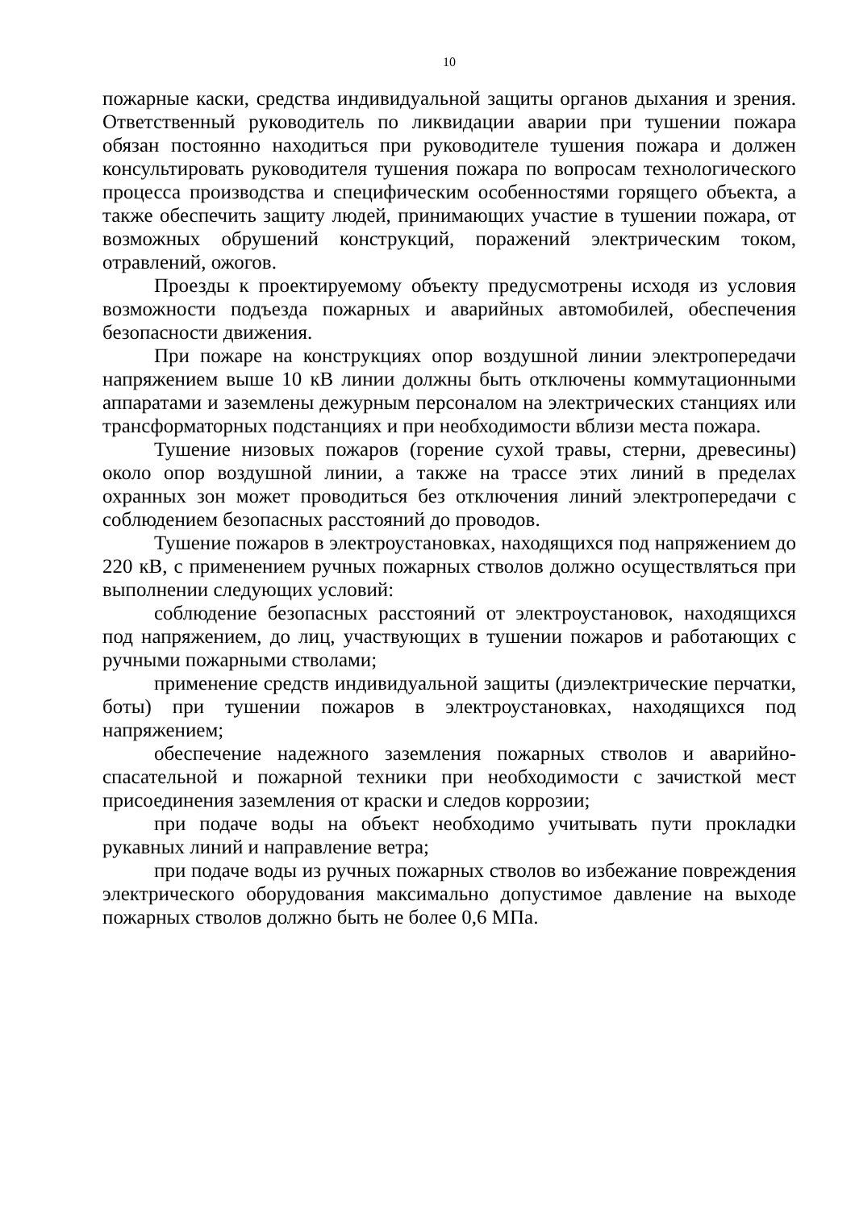10
пожарные каски, средства индивидуальной защиты органов дыхания и зрения. Ответственный руководитель по ликвидации аварии при тушении пожара обязан постоянно находиться при руководителе тушения пожара и должен консультировать руководителя тушения пожара по вопросам технологического процесса производства и специфическим особенностями горящего объекта, а также обеспечить защиту людей, принимающих участие в тушении пожара, от возможных обрушений конструкций, поражений электрическим током, отравлений, ожогов.
Проезды к проектируемому объекту предусмотрены исходя из условия возможности подъезда пожарных и аварийных автомобилей, обеспечения безопасности движения.
При пожаре на конструкциях опор воздушной линии электропередачи напряжением выше 10 кВ линии должны быть отключены коммутационными аппаратами и заземлены дежурным персоналом на электрических станциях или трансформаторных подстанциях и при необходимости вблизи места пожара.
Тушение низовых пожаров (горение сухой травы, стерни, древесины) около опор воздушной линии, а также на трассе этих линий в пределах охранных зон может проводиться без отключения линий электропередачи с соблюдением безопасных расстояний до проводов.
Тушение пожаров в электроустановках, находящихся под напряжением до 220 кВ, с применением ручных пожарных стволов должно осуществляться при выполнении следующих условий:
соблюдение безопасных расстояний от электроустановок, находящихся под напряжением, до лиц, участвующих в тушении пожаров и работающих с ручными пожарными стволами;
применение средств индивидуальной защиты (диэлектрические перчатки, боты) при тушении пожаров в электроустановках, находящихся под напряжением;
обеспечение надежного заземления пожарных стволов и аварийно-спасательной и пожарной техники при необходимости с зачисткой мест присоединения заземления от краски и следов коррозии;
при подаче воды на объект необходимо учитывать пути прокладки рукавных линий и направление ветра;
при подаче воды из ручных пожарных стволов во избежание повреждения электрического оборудования максимально допустимое давление на выходе пожарных стволов должно быть не более 0,6 МПа.